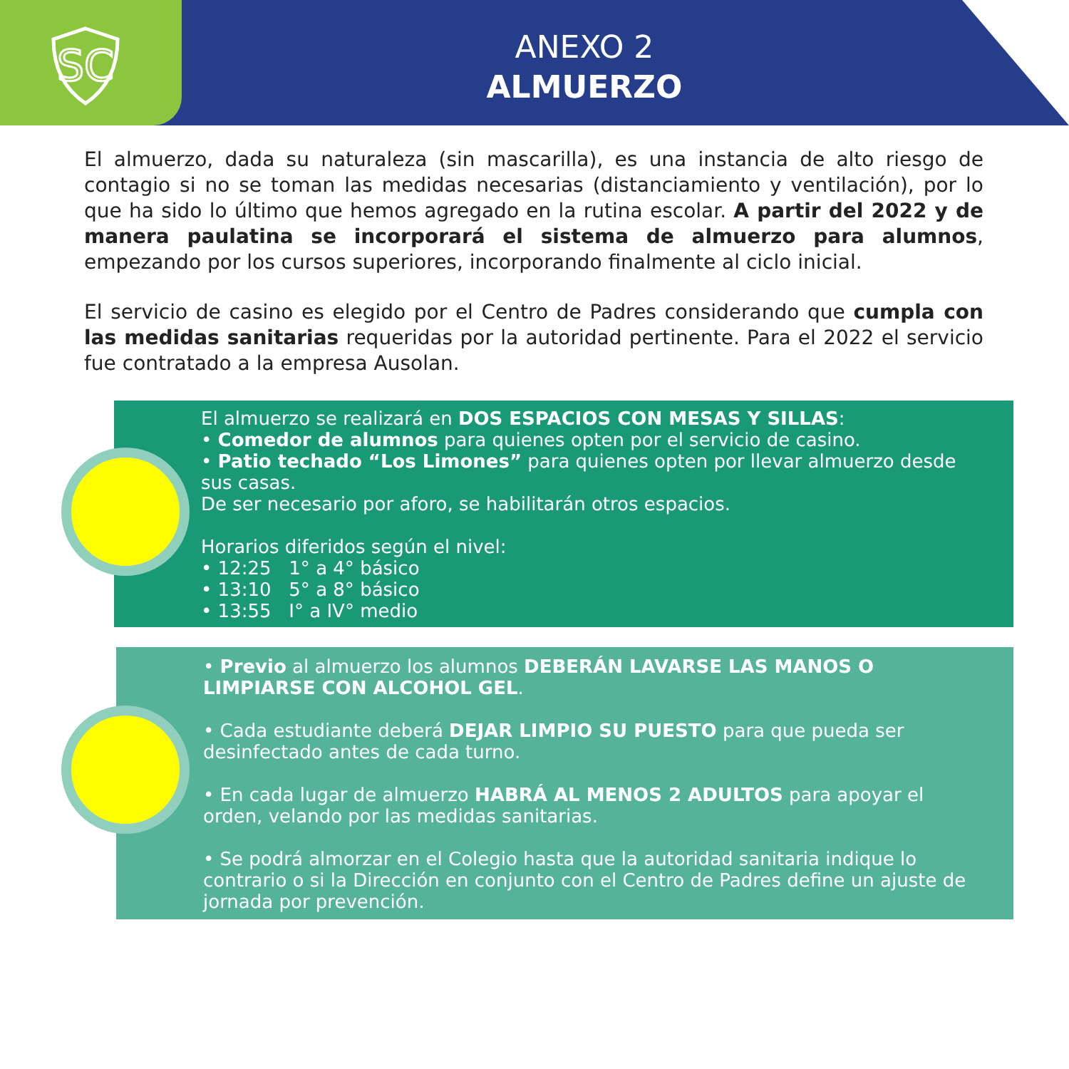SC
ANEXO 2
ALMUERZO
El almuerzo, dada su naturaleza (sin mascarilla), es una instancia de alto riesgo de contagio si no se toman las medidas necesarias (distanciamiento y ventilación), por lo que ha sido lo último que hemos agregado en la rutina escolar. A partir del 2022 y de manera paulatina se incorporará el sistema de almuerzo para alumnos, empezando por los cursos superiores, incorporando finalmente al ciclo inicial.
El servicio de casino es elegido por el Centro de Padres considerando que cumpla con las medidas sanitarias requeridas por la autoridad pertinente. Para el 2022 el servicio fue contratado a la empresa Ausolan.
El almuerzo se realizará en DOS ESPACIOS CON MESAS Y SILLAS:
• Comedor de alumnos para quienes opten por el servicio de casino.
• Patio techado “Los Limones” para quienes opten por llevar almuerzo desde sus casas.
De ser necesario por aforo, se habilitarán otros espacios.
Horarios diferidos según el nivel:
• 12:25 1° a 4° básico
• 13:10 5° a 8° básico
• 13:55 I° a IV° medio
• Previo al almuerzo los alumnos DEBERÁN LAVARSE LAS MANOS O LIMPIARSE CON ALCOHOL GEL.
• Cada estudiante deberá DEJAR LIMPIO SU PUESTO para que pueda ser desinfectado antes de cada turno.
• En cada lugar de almuerzo HABRÁ AL MENOS 2 ADULTOS para apoyar el orden, velando por las medidas sanitarias.
• Se podrá almorzar en el Colegio hasta que la autoridad sanitaria indique lo contrario o si la Dirección en conjunto con el Centro de Padres define un ajuste de jornada por prevención.